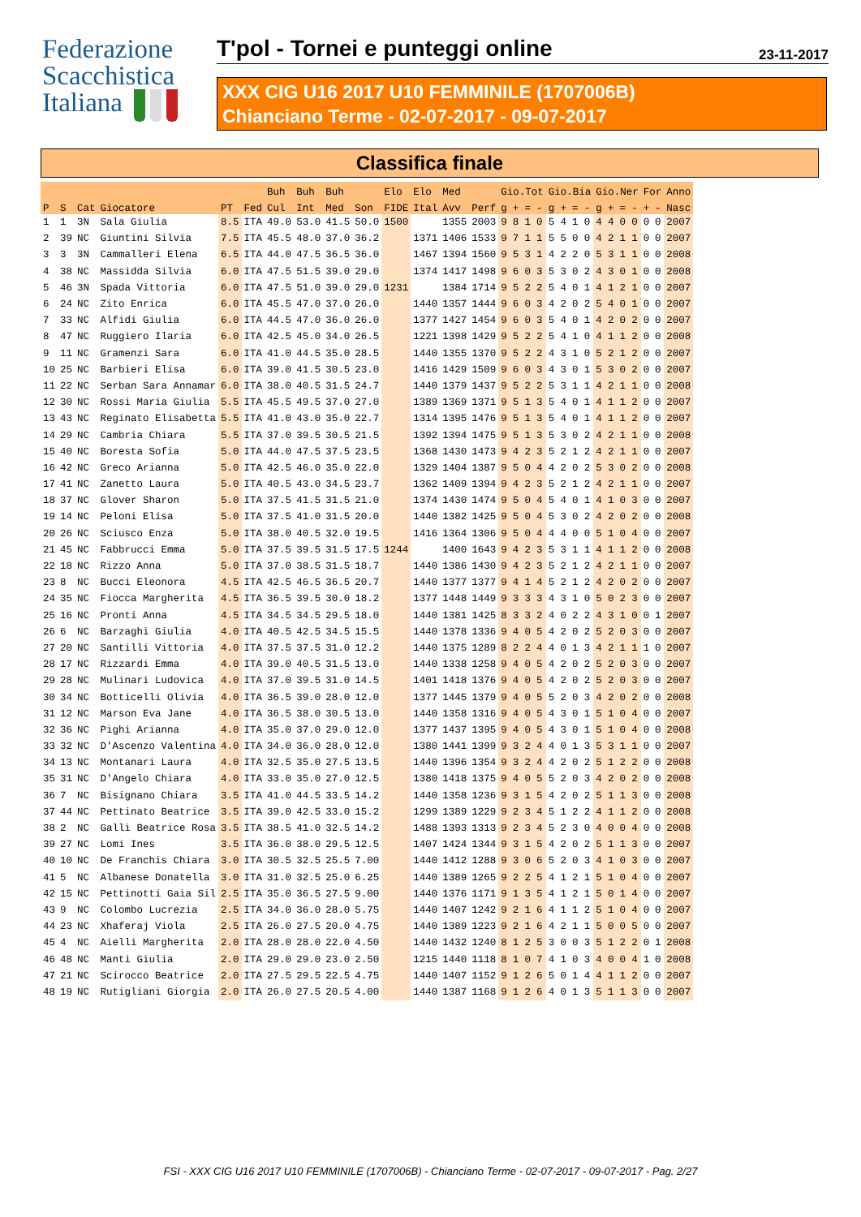Federazione
Scacchistica
Italiana
T'pol - Tornei e punteggi online
23-11-2017
XXX CIG U16 2017 U10 FEMMINILE (1707006B)
Chianciano Terme - 02-07-2017 - 09-07-2017
Classifica finale
| | | | | | | Buh | Buh | Buh | | Elo | Elo | Med | | Gio.Tot | | | | Gio.Bia | | | | Gio.Ner | | | | For | | Anno |
| --- | --- | --- | --- | --- | --- | --- | --- | --- | --- | --- | --- | --- | --- | --- | --- | --- | --- | --- | --- | --- | --- | --- | --- | --- | --- | --- | --- | --- |
| P | S | Cat | Giocatore | PT | Fed | Cul | Int | Med | Son | FIDE | Ital | Avv | Perf | g | + | = | - | g | + | = | - | g | + | = | - | + | - | Nasc |
| 1 | 1 | 3N | Sala Giulia | 8.5 | ITA | 49.0 | 53.0 | 41.5 | 50.0 | 1500 | | 1355 | 2003 | 9 | 8 | 1 | 0 | 5 | 4 | 1 | 0 | 4 | 4 | 0 | 0 | 0 | 0 | 2007 |
| 2 | 39 | NC | Giuntini Silvia | 7.5 | ITA | 45.5 | 48.0 | 37.0 | 36.2 | | 1371 | 1406 | 1533 | 9 | 7 | 1 | 1 | 5 | 5 | 0 | 0 | 4 | 2 | 1 | 1 | 0 | 0 | 2007 |
| 3 | 3 | 3N | Cammalleri Elena | 6.5 | ITA | 44.0 | 47.5 | 36.5 | 36.0 | | 1467 | 1394 | 1560 | 9 | 5 | 3 | 1 | 4 | 2 | 2 | 0 | 5 | 3 | 1 | 1 | 0 | 0 | 2008 |
| 4 | 38 | NC | Massidda Silvia | 6.0 | ITA | 47.5 | 51.5 | 39.0 | 29.0 | | 1374 | 1417 | 1498 | 9 | 6 | 0 | 3 | 5 | 3 | 0 | 2 | 4 | 3 | 0 | 1 | 0 | 0 | 2008 |
| 5 | 46 | 3N | Spada Vittoria | 6.0 | ITA | 47.5 | 51.0 | 39.0 | 29.0 | 1231 | | 1384 | 1714 | 9 | 5 | 2 | 2 | 5 | 4 | 0 | 1 | 4 | 1 | 2 | 1 | 0 | 0 | 2007 |
| 6 | 24 | NC | Zito Enrica | 6.0 | ITA | 45.5 | 47.0 | 37.0 | 26.0 | | 1440 | 1357 | 1444 | 9 | 6 | 0 | 3 | 4 | 2 | 0 | 2 | 5 | 4 | 0 | 1 | 0 | 0 | 2007 |
| 7 | 33 | NC | Alfidi Giulia | 6.0 | ITA | 44.5 | 47.0 | 36.0 | 26.0 | | 1377 | 1427 | 1454 | 9 | 6 | 0 | 3 | 5 | 4 | 0 | 1 | 4 | 2 | 0 | 2 | 0 | 0 | 2007 |
| 8 | 47 | NC | Ruggiero Ilaria | 6.0 | ITA | 42.5 | 45.0 | 34.0 | 26.5 | | 1221 | 1398 | 1429 | 9 | 5 | 2 | 2 | 5 | 4 | 1 | 0 | 4 | 1 | 1 | 2 | 0 | 0 | 2008 |
| 9 | 11 | NC | Gramenzi Sara | 6.0 | ITA | 41.0 | 44.5 | 35.0 | 28.5 | | 1440 | 1355 | 1370 | 9 | 5 | 2 | 2 | 4 | 3 | 1 | 0 | 5 | 2 | 1 | 2 | 0 | 0 | 2007 |
| 10 | 25 | NC | Barbieri Elisa | 6.0 | ITA | 39.0 | 41.5 | 30.5 | 23.0 | | 1416 | 1429 | 1509 | 9 | 6 | 0 | 3 | 4 | 3 | 0 | 1 | 5 | 3 | 0 | 2 | 0 | 0 | 2007 |
| 11 | 22 | NC | Serban Sara Annamar | 6.0 | ITA | 38.0 | 40.5 | 31.5 | 24.7 | | 1440 | 1379 | 1437 | 9 | 5 | 2 | 2 | 5 | 3 | 1 | 1 | 4 | 2 | 1 | 1 | 0 | 0 | 2008 |
| 12 | 30 | NC | Rossi Maria Giulia | 5.5 | ITA | 45.5 | 49.5 | 37.0 | 27.0 | | 1389 | 1369 | 1371 | 9 | 5 | 1 | 3 | 5 | 4 | 0 | 1 | 4 | 1 | 1 | 2 | 0 | 0 | 2007 |
| 13 | 43 | NC | Reginato Elisabetta | 5.5 | ITA | 41.0 | 43.0 | 35.0 | 22.7 | | 1314 | 1395 | 1476 | 9 | 5 | 1 | 3 | 5 | 4 | 0 | 1 | 4 | 1 | 1 | 2 | 0 | 0 | 2007 |
| 14 | 29 | NC | Cambria Chiara | 5.5 | ITA | 37.0 | 39.5 | 30.5 | 21.5 | | 1392 | 1394 | 1475 | 9 | 5 | 1 | 3 | 5 | 3 | 0 | 2 | 4 | 2 | 1 | 1 | 0 | 0 | 2008 |
| 15 | 40 | NC | Boresta Sofia | 5.0 | ITA | 44.0 | 47.5 | 37.5 | 23.5 | | 1368 | 1430 | 1473 | 9 | 4 | 2 | 3 | 5 | 2 | 1 | 2 | 4 | 2 | 1 | 1 | 0 | 0 | 2007 |
| 16 | 42 | NC | Greco Arianna | 5.0 | ITA | 42.5 | 46.0 | 35.0 | 22.0 | | 1329 | 1404 | 1387 | 9 | 5 | 0 | 4 | 4 | 2 | 0 | 2 | 5 | 3 | 0 | 2 | 0 | 0 | 2008 |
| 17 | 41 | NC | Zanetto Laura | 5.0 | ITA | 40.5 | 43.0 | 34.5 | 23.7 | | 1362 | 1409 | 1394 | 9 | 4 | 2 | 3 | 5 | 2 | 1 | 2 | 4 | 2 | 1 | 1 | 0 | 0 | 2007 |
| 18 | 37 | NC | Glover Sharon | 5.0 | ITA | 37.5 | 41.5 | 31.5 | 21.0 | | 1374 | 1430 | 1474 | 9 | 5 | 0 | 4 | 5 | 4 | 0 | 1 | 4 | 1 | 0 | 3 | 0 | 0 | 2007 |
| 19 | 14 | NC | Peloni Elisa | 5.0 | ITA | 37.5 | 41.0 | 31.5 | 20.0 | | 1440 | 1382 | 1425 | 9 | 5 | 0 | 4 | 5 | 3 | 0 | 2 | 4 | 2 | 0 | 2 | 0 | 0 | 2008 |
| 20 | 26 | NC | Sciusco Enza | 5.0 | ITA | 38.0 | 40.5 | 32.0 | 19.5 | | 1416 | 1364 | 1306 | 9 | 5 | 0 | 4 | 4 | 4 | 0 | 0 | 5 | 1 | 0 | 4 | 0 | 0 | 2007 |
| 21 | 45 | NC | Fabbrucci Emma | 5.0 | ITA | 37.5 | 39.5 | 31.5 | 17.5 | 1244 | | 1400 | 1643 | 9 | 4 | 2 | 3 | 5 | 3 | 1 | 1 | 4 | 1 | 1 | 2 | 0 | 0 | 2008 |
| 22 | 18 | NC | Rizzo Anna | 5.0 | ITA | 37.0 | 38.5 | 31.5 | 18.7 | | 1440 | 1386 | 1430 | 9 | 4 | 2 | 3 | 5 | 2 | 1 | 2 | 4 | 2 | 1 | 1 | 0 | 0 | 2007 |
| 23 | 8 | NC | Bucci Eleonora | 4.5 | ITA | 42.5 | 46.5 | 36.5 | 20.7 | | 1440 | 1377 | 1377 | 9 | 4 | 1 | 4 | 5 | 2 | 1 | 2 | 4 | 2 | 0 | 2 | 0 | 0 | 2007 |
| 24 | 35 | NC | Fiocca Margherita | 4.5 | ITA | 36.5 | 39.5 | 30.0 | 18.2 | | 1377 | 1448 | 1449 | 9 | 3 | 3 | 3 | 4 | 3 | 1 | 0 | 5 | 0 | 2 | 3 | 0 | 0 | 2007 |
| 25 | 16 | NC | Pronti Anna | 4.5 | ITA | 34.5 | 34.5 | 29.5 | 18.0 | | 1440 | 1381 | 1425 | 8 | 3 | 3 | 2 | 4 | 0 | 2 | 2 | 4 | 3 | 1 | 0 | 0 | 1 | 2007 |
| 26 | 6 | NC | Barzaghi Giulia | 4.0 | ITA | 40.5 | 42.5 | 34.5 | 15.5 | | 1440 | 1378 | 1336 | 9 | 4 | 0 | 5 | 4 | 2 | 0 | 2 | 5 | 2 | 0 | 3 | 0 | 0 | 2007 |
| 27 | 20 | NC | Santilli Vittoria | 4.0 | ITA | 37.5 | 37.5 | 31.0 | 12.2 | | 1440 | 1375 | 1289 | 8 | 2 | 2 | 4 | 4 | 0 | 1 | 3 | 4 | 2 | 1 | 1 | 1 | 0 | 2007 |
| 28 | 17 | NC | Rizzardi Emma | 4.0 | ITA | 39.0 | 40.5 | 31.5 | 13.0 | | 1440 | 1338 | 1258 | 9 | 4 | 0 | 5 | 4 | 2 | 0 | 2 | 5 | 2 | 0 | 3 | 0 | 0 | 2007 |
| 29 | 28 | NC | Mulinari Ludovica | 4.0 | ITA | 37.0 | 39.5 | 31.0 | 14.5 | | 1401 | 1418 | 1376 | 9 | 4 | 0 | 5 | 4 | 2 | 0 | 2 | 5 | 2 | 0 | 3 | 0 | 0 | 2007 |
| 30 | 34 | NC | Botticelli Olivia | 4.0 | ITA | 36.5 | 39.0 | 28.0 | 12.0 | | 1377 | 1445 | 1379 | 9 | 4 | 0 | 5 | 5 | 2 | 0 | 3 | 4 | 2 | 0 | 2 | 0 | 0 | 2008 |
| 31 | 12 | NC | Marson Eva Jane | 4.0 | ITA | 36.5 | 38.0 | 30.5 | 13.0 | | 1440 | 1358 | 1316 | 9 | 4 | 0 | 5 | 4 | 3 | 0 | 1 | 5 | 1 | 0 | 4 | 0 | 0 | 2007 |
| 32 | 36 | NC | Pighi Arianna | 4.0 | ITA | 35.0 | 37.0 | 29.0 | 12.0 | | 1377 | 1437 | 1395 | 9 | 4 | 0 | 5 | 4 | 3 | 0 | 1 | 5 | 1 | 0 | 4 | 0 | 0 | 2008 |
| 33 | 32 | NC | D'Ascenzo Valentina | 4.0 | ITA | 34.0 | 36.0 | 28.0 | 12.0 | | 1380 | 1441 | 1399 | 9 | 3 | 2 | 4 | 4 | 0 | 1 | 3 | 5 | 3 | 1 | 1 | 0 | 0 | 2007 |
| 34 | 13 | NC | Montanari Laura | 4.0 | ITA | 32.5 | 35.0 | 27.5 | 13.5 | | 1440 | 1396 | 1354 | 9 | 3 | 2 | 4 | 4 | 2 | 0 | 2 | 5 | 1 | 2 | 2 | 0 | 0 | 2008 |
| 35 | 31 | NC | D'Angelo Chiara | 4.0 | ITA | 33.0 | 35.0 | 27.0 | 12.5 | | 1380 | 1418 | 1375 | 9 | 4 | 0 | 5 | 5 | 2 | 0 | 3 | 4 | 2 | 0 | 2 | 0 | 0 | 2008 |
| 36 | 7 | NC | Bisignano Chiara | 3.5 | ITA | 41.0 | 44.5 | 33.5 | 14.2 | | 1440 | 1358 | 1236 | 9 | 3 | 1 | 5 | 4 | 2 | 0 | 2 | 5 | 1 | 1 | 3 | 0 | 0 | 2008 |
| 37 | 44 | NC | Pettinato Beatrice | 3.5 | ITA | 39.0 | 42.5 | 33.0 | 15.2 | | 1299 | 1389 | 1229 | 9 | 2 | 3 | 4 | 5 | 1 | 2 | 2 | 4 | 1 | 1 | 2 | 0 | 0 | 2008 |
| 38 | 2 | NC | Galli Beatrice Rosa | 3.5 | ITA | 38.5 | 41.0 | 32.5 | 14.2 | | 1488 | 1393 | 1313 | 9 | 2 | 3 | 4 | 5 | 2 | 3 | 0 | 4 | 0 | 0 | 4 | 0 | 0 | 2008 |
| 39 | 27 | NC | Lomi Ines | 3.5 | ITA | 36.0 | 38.0 | 29.5 | 12.5 | | 1407 | 1424 | 1344 | 9 | 3 | 1 | 5 | 4 | 2 | 0 | 2 | 5 | 1 | 1 | 3 | 0 | 0 | 2007 |
| 40 | 10 | NC | De Franchis Chiara | 3.0 | ITA | 30.5 | 32.5 | 25.5 | 7.00 | | 1440 | 1412 | 1288 | 9 | 3 | 0 | 6 | 5 | 2 | 0 | 3 | 4 | 1 | 0 | 3 | 0 | 0 | 2007 |
| 41 | 5 | NC | Albanese Donatella | 3.0 | ITA | 31.0 | 32.5 | 25.0 | 6.25 | | 1440 | 1389 | 1265 | 9 | 2 | 2 | 5 | 4 | 1 | 2 | 1 | 5 | 1 | 0 | 4 | 0 | 0 | 2007 |
| 42 | 15 | NC | Pettinotti Gaia Sil | 2.5 | ITA | 35.0 | 36.5 | 27.5 | 9.00 | | 1440 | 1376 | 1171 | 9 | 1 | 3 | 5 | 4 | 1 | 2 | 1 | 5 | 0 | 1 | 4 | 0 | 0 | 2007 |
| 43 | 9 | NC | Colombo Lucrezia | 2.5 | ITA | 34.0 | 36.0 | 28.0 | 5.75 | | 1440 | 1407 | 1242 | 9 | 2 | 1 | 6 | 4 | 1 | 1 | 2 | 5 | 1 | 0 | 4 | 0 | 0 | 2007 |
| 44 | 23 | NC | Xhaferaj Viola | 2.5 | ITA | 26.0 | 27.5 | 20.0 | 4.75 | | 1440 | 1389 | 1223 | 9 | 2 | 1 | 6 | 4 | 2 | 1 | 1 | 5 | 0 | 0 | 5 | 0 | 0 | 2007 |
| 45 | 4 | NC | Aielli Margherita | 2.0 | ITA | 28.0 | 28.0 | 22.0 | 4.50 | | 1440 | 1432 | 1240 | 8 | 1 | 2 | 5 | 3 | 0 | 0 | 3 | 5 | 1 | 2 | 2 | 0 | 1 | 2008 |
| 46 | 48 | NC | Manti Giulia | 2.0 | ITA | 29.0 | 29.0 | 23.0 | 2.50 | | 1215 | 1440 | 1118 | 8 | 1 | 0 | 7 | 4 | 1 | 0 | 3 | 4 | 0 | 0 | 4 | 1 | 0 | 2008 |
| 47 | 21 | NC | Scirocco Beatrice | 2.0 | ITA | 27.5 | 29.5 | 22.5 | 4.75 | | 1440 | 1407 | 1152 | 9 | 1 | 2 | 6 | 5 | 0 | 1 | 4 | 4 | 1 | 1 | 2 | 0 | 0 | 2007 |
| 48 | 19 | NC | Rutigliani Giorgia | 2.0 | ITA | 26.0 | 27.5 | 20.5 | 4.00 | | 1440 | 1387 | 1168 | 9 | 1 | 2 | 6 | 4 | 0 | 1 | 3 | 5 | 1 | 1 | 3 | 0 | 0 | 2007 |
FSI - XXX CIG U16 2017 U10 FEMMINILE (1707006B) - Chianciano Terme - 02-07-2017 - 09-07-2017 - Pag. 2/27